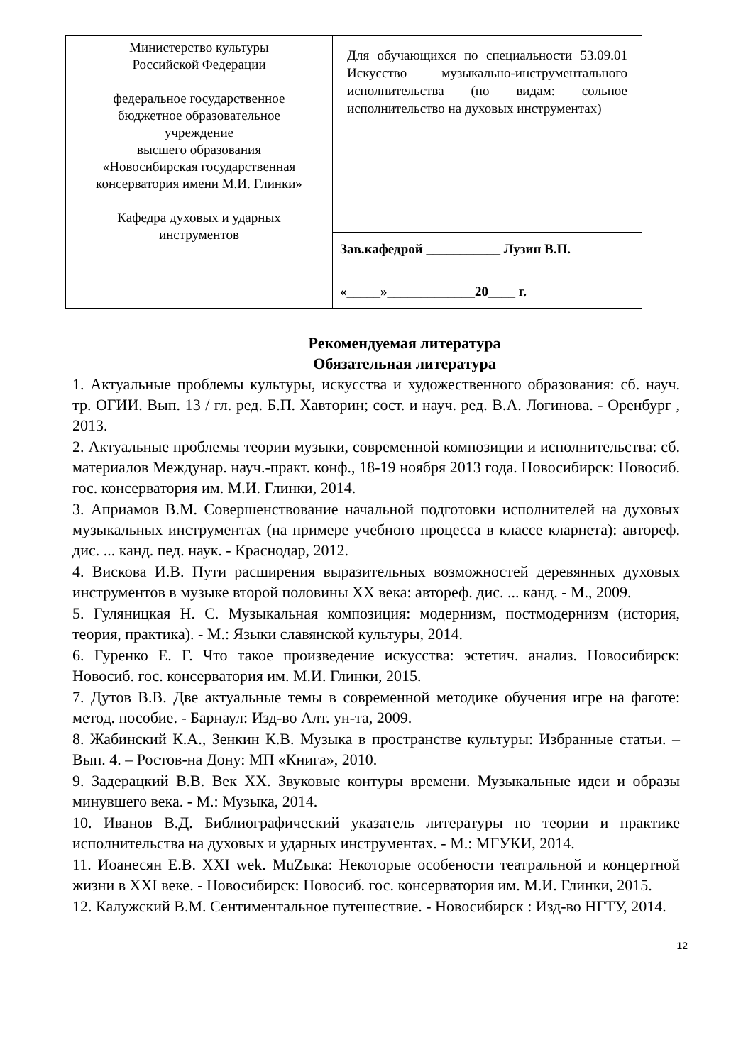| Министерство культуры Российской Федерации федеральное государственное бюджетное образовательное учреждение высшего образования «Новосибирская государственная консерватория имени М.И. Глинки» Кафедра духовых и ударных инструментов | Для обучающихся по специальности 53.09.01 Искусство музыкально-инструментального исполнительства (по видам: сольное исполнительство на духовых инструментах) |
| | Зав.кафедрой ___________ Лузин В.П. «_____»_____________20____ г. |
Рекомендуемая литература
Обязательная литература
1. Актуальные проблемы культуры, искусства и художественного образования: сб. науч. тр. ОГИИ. Вып. 13 / гл. ред. Б.П. Хавторин; сост. и науч. ред. В.А. Логинова. - Оренбург , 2013.
2. Актуальные проблемы теории музыки, современной композиции и исполнительства: сб. материалов Междунар. науч.-практ. конф., 18-19 ноября 2013 года. Новосибирск: Новосиб. гос. консерватория им. М.И. Глинки, 2014.
3. Априамов В.М. Совершенствование начальной подготовки исполнителей на духовых музыкальных инструментах (на примере учебного процесса в классе кларнета): автореф. дис. ... канд. пед. наук. - Краснодар, 2012.
4. Вискова И.В. Пути расширения выразительных возможностей деревянных духовых инструментов в музыке второй половины XX века: автореф. дис. ... канд. - М., 2009.
5. Гуляницкая Н. С. Музыкальная композиция: модернизм, постмодернизм (история, теория, практика). - М.: Языки славянской культуры, 2014.
6. Гуренко Е. Г. Что такое произведение искусства: эстетич. анализ. Новосибирск: Новосиб. гос. консерватория им. М.И. Глинки, 2015.
7. Дутов В.В. Две актуальные темы в современной методике обучения игре на фаготе: метод. пособие. - Барнаул: Изд-во Алт. ун-та, 2009.
8. Жабинский К.А., Зенкин К.В. Музыка в пространстве культуры: Избранные статьи. – Вып. 4. – Ростов-на Дону: МП «Книга», 2010.
9. Задерацкий В.В. Век ХХ. Звуковые контуры времени. Музыкальные идеи и образы минувшего века. - М.: Музыка, 2014.
10. Иванов В.Д. Библиографический указатель литературы по теории и практике исполнительства на духовых и ударных инструментах. - М.: МГУКИ, 2014.
11. Иоанесян Е.В. XXI wek. MuZыка: Некоторые особености театральной и концертной жизни в XXI веке. - Новосибирск: Новосиб. гос. консерватория им. М.И. Глинки, 2015.
12. Калужский В.М. Сентиментальное путешествие. - Новосибирск : Изд-во НГТУ, 2014.
12